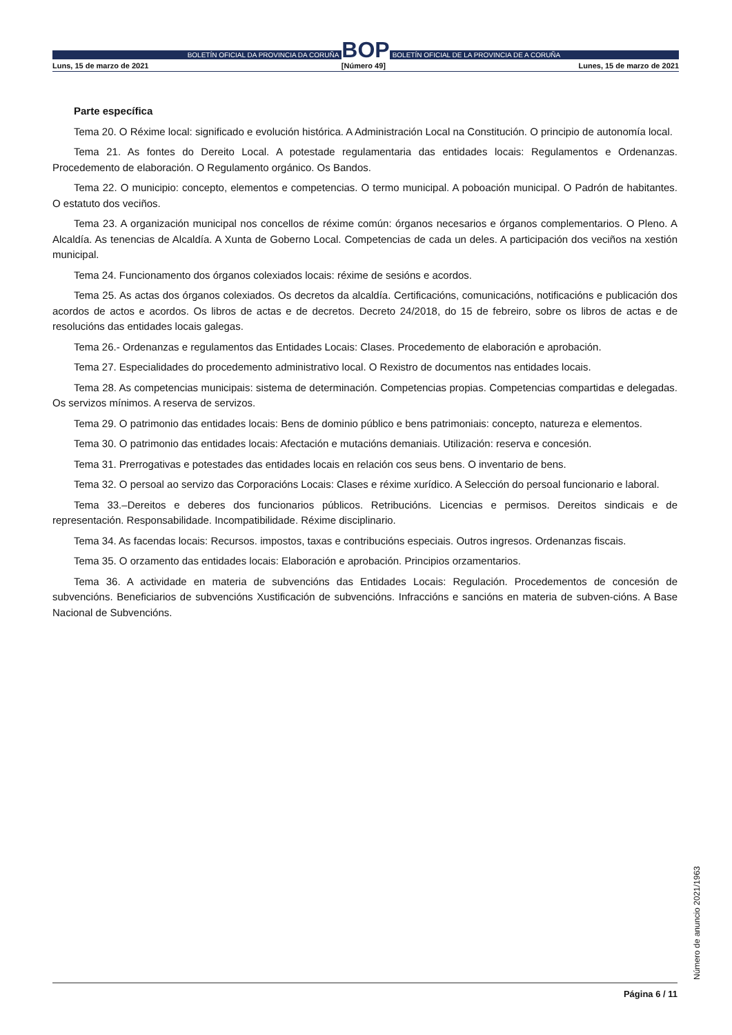BOLETÍN OFICIAL DA PROVINCIA DA CORUÑA
BOP
BOLETÍN OFICIAL DE LA PROVINCIA DE A CORUÑA
Luns, 15 de marzo de 2021 [Número 49] Lunes, 15 de marzo de 2021
Parte específica
Tema 20. O Réxime local: significado e evolución histórica. A Administración Local na Constitución. O principio de autonomía local.
Tema 21. As fontes do Dereito Local. A potestade regulamentaria das entidades locais: Regulamentos e Ordenanzas. Procedemento de elaboración. O Regulamento orgánico. Os Bandos.
Tema 22. O municipio: concepto, elementos e competencias. O termo municipal. A poboación municipal. O Padrón de habitantes. O estatuto dos veciños.
Tema 23. A organización municipal nos concellos de réxime común: órganos necesarios e órganos complementarios. O Pleno. A Alcaldía. As tenencias de Alcaldía. A Xunta de Goberno Local. Competencias de cada un deles. A participación dos veciños na xestión municipal.
Tema 24. Funcionamento dos órganos colexiados locais: réxime de sesións e acordos.
Tema 25. As actas dos órganos colexiados. Os decretos da alcaldía. Certificacións, comunicacións, notificacións e publicación dos acordos de actos e acordos. Os libros de actas e de decretos. Decreto 24/2018, do 15 de febreiro, sobre os libros de actas e de resolucións das entidades locais galegas.
Tema 26.- Ordenanzas e regulamentos das Entidades Locais: Clases. Procedemento de elaboración e aprobación.
Tema 27. Especialidades do procedemento administrativo local. O Rexistro de documentos nas entidades locais.
Tema 28. As competencias municipais: sistema de determinación. Competencias propias. Competencias compartidas e delegadas. Os servizos mínimos. A reserva de servizos.
Tema 29. O patrimonio das entidades locais: Bens de dominio público e bens patrimoniais: concepto, natureza e elementos.
Tema 30. O patrimonio das entidades locais: Afectación e mutacións demaniais. Utilización: reserva e concesión.
Tema 31. Prerrogativas e potestades das entidades locais en relación cos seus bens. O inventario de bens.
Tema 32. O persoal ao servizo das Corporacións Locais: Clases e réxime xurídico. A Selección do persoal funcionario e laboral.
Tema 33.–Dereitos e deberes dos funcionarios públicos. Retribucións. Licencias e permisos. Dereitos sindicais e de representación. Responsabilidade. Incompatibilidade. Réxime disciplinario.
Tema 34. As facendas locais: Recursos. impostos, taxas e contribucións especiais. Outros ingresos. Ordenanzas fiscais.
Tema 35. O orzamento das entidades locais: Elaboración e aprobación. Principios orzamentarios.
Tema 36. A actividade en materia de subvencións das Entidades Locais: Regulación. Procedementos de concesión de subvencións. Beneficiarios de subvencións Xustificación de subvencións. Infraccións e sancións en materia de subven-cións. A Base Nacional de Subvencións.
Número de anuncio 2021/1963
Página 6 / 11